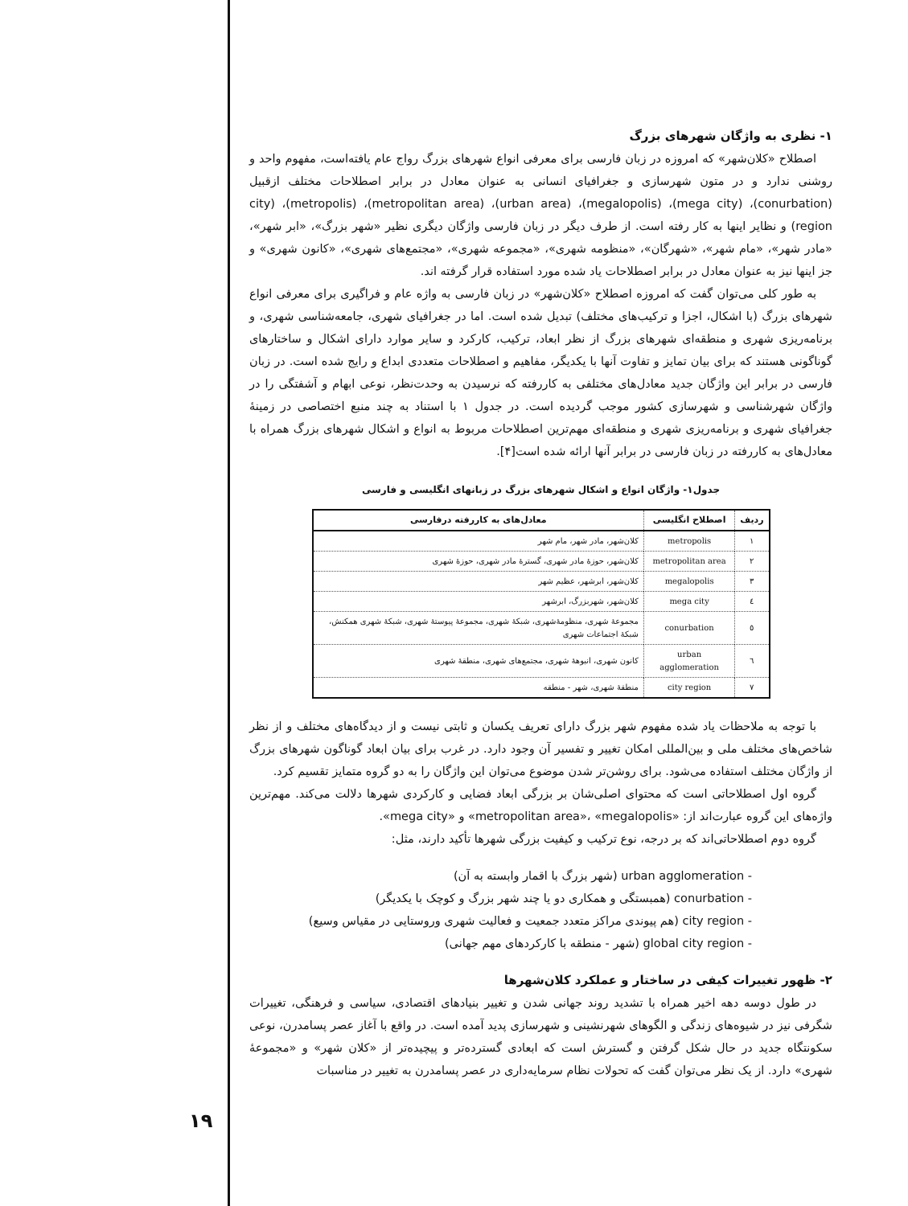۱- نظری به واژگان شهرهای بزرگ
اصطلاح «کلان‌شهر» که امروزه در زبان فارسی برای معرفی انواع شهرهای بزرگ رواج عام یافته‌است، مفهوم واحد و روشنی ندارد و در متون شهرسازی و جغرافیای انسانی به عنوان معادل در برابر اصطلاحات مختلف ازقبیل (conurbation)، (mega city)، (megalopolis)، (urban area)، (metropolitan area)، (metropolis)، (city region) و نظایر اینها به کار رفته است. از طرف دیگر در زبان فارسی واژگان دیگری نظیر «شهر بزرگ»، «ابر شهر»، «مادر شهر»، «مام شهر»، «شهرگان»، «منظومه شهری»، «مجموعه شهری»، «مجتمع‌های شهری»، «کانون شهری» و جز اینها نیز به عنوان معادل در برابر اصطلاحات یاد شده مورد استفاده قرار گرفته اند.
به طور کلی می‌توان گفت که امروزه اصطلاح «کلان‌شهر» در زبان فارسی به واژه عام و فراگیری برای معرفی انواع شهرهای بزرگ (با اشکال، اجزا و ترکیب‌های مختلف) تبدیل شده است. اما در جغرافیای شهری، جامعه‌شناسی شهری، و برنامه‌ریزی شهری و منطقه‌ای شهرهای بزرگ از نظر ابعاد، ترکیب، کارکرد و سایر موارد دارای اشکال و ساختارهای گوناگونی هستند که برای بیان تمایز و تفاوت آنها با یکدیگر، مفاهیم و اصطلاحات متعددی ابداع و رایج شده است. در زبان فارسی در برابر این واژگان جدید معادل‌های مختلفی به کاررفته که نرسیدن به وحدت‌نظر، نوعی ابهام و آشفتگی را در واژگان شهرشناسی و شهرسازی کشور موجب گردیده است. در جدول ۱ با استناد به چند منبع اختصاصی در زمینهٔ جغرافیای شهری و برنامه‌ریزی شهری و منطقه‌ای مهم‌ترین اصطلاحات مربوط به انواع و اشکال شهرهای بزرگ همراه با معادل‌های به کاررفته در زبان فارسی در برابر آنها ارائه شده است[۴].
جدول۱- واژگان انواع و اشکال شهرهای بزرگ در زبانهای انگلیسی و فارسی
| ردیف | اصطلاح انگلیسی | معادل‌های به کاررفته درفارسی |
| --- | --- | --- |
| ۱ | metropolis | کلان‌شهر، مادر شهر، مام شهر |
| ۲ | metropolitan area | کلان‌شهر، حوزهٔ مادر شهری، گسترهٔ مادر شهری، حوزهٔ شهری |
| ۳ | megalopolis | کلان‌شهر، ابرشهر، عظیم شهر |
| ٤ | mega city | کلان‌شهر، شهربزرگ، ابرشهر |
| ٥ | conurbation | مجموعهٔ شهری، منظومهٔ‌شهری، شبکهٔ شهری، مجموعهٔ پیوستهٔ شهری، شبکهٔ شهری همکنش، شبکهٔ اجتماعات شهری |
| ٦ | urban agglomeration | کانون شهری، انبوههٔ شهری، مجتمع‌های شهری، منطقهٔ شهری |
| ٧ | city region | منطقهٔ شهری، شهر - منطقه |
با توجه به ملاحظات یاد شده مفهوم شهر بزرگ دارای تعریف یکسان و ثابتی نیست و از دیدگاه‌های مختلف و از نظر شاخص‌های مختلف ملی و بین‌المللی امکان تغییر و تفسیر آن وجود دارد. در غرب برای بیان ابعاد گوناگون شهرهای بزرگ از واژگان مختلف استفاده می‌شود. برای روشن‌تر شدن موضوع می‌توان این واژگان را به دو گروه متمایز تقسیم کرد.
گروه اول اصطلاحاتی است که محتوای اصلی‌شان بر بزرگی ابعاد فضایی و کارکردی شهرها دلالت می‌کند. مهم‌ترین واژه‌های این گروه عبارت‌اند از: «metropolitan area»، «megalopolis» و «mega city».
گروه دوم اصطلاحاتی‌اند که بر درجه، نوع ترکیب و کیفیت بزرگی شهرها تأکید دارند، مثل:
- urban agglomeration (شهر بزرگ با اقمار وابسته به آن)
- conurbation (همبستگی و همکاری دو یا چند شهر بزرگ و کوچک با یکدیگر)
- city region (هم پیوندی مراکز متعدد جمعیت و فعالیت شهری وروستایی در مقیاس وسیع)
- global city region (شهر - منطقه با کارکردهای مهم جهانی)
۲- ظهور تغییرات کیفی در ساختار و عملکرد کلان‌شهرها
در طول دوسه دهه اخیر همراه با تشدید روند جهانی شدن و تغییر بنیادهای اقتصادی، سیاسی و فرهنگی، تغییرات شگرفی نیز در شیوه‌های زندگی و الگوهای شهرنشینی و شهرسازی پدید آمده است. در واقع با آغاز عصر پسامدرن، نوعی سکونتگاه جدید در حال شکل گرفتن و گسترش است که ابعادی گسترده‌تر و پیچیده‌تر از «کلان شهر» و «مجموعهٔ شهری» دارد. از یک نظر می‌توان گفت که تحولات نظام سرمایه‌داری در عصر پسامدرن به تغییر در مناسبات
۱۹